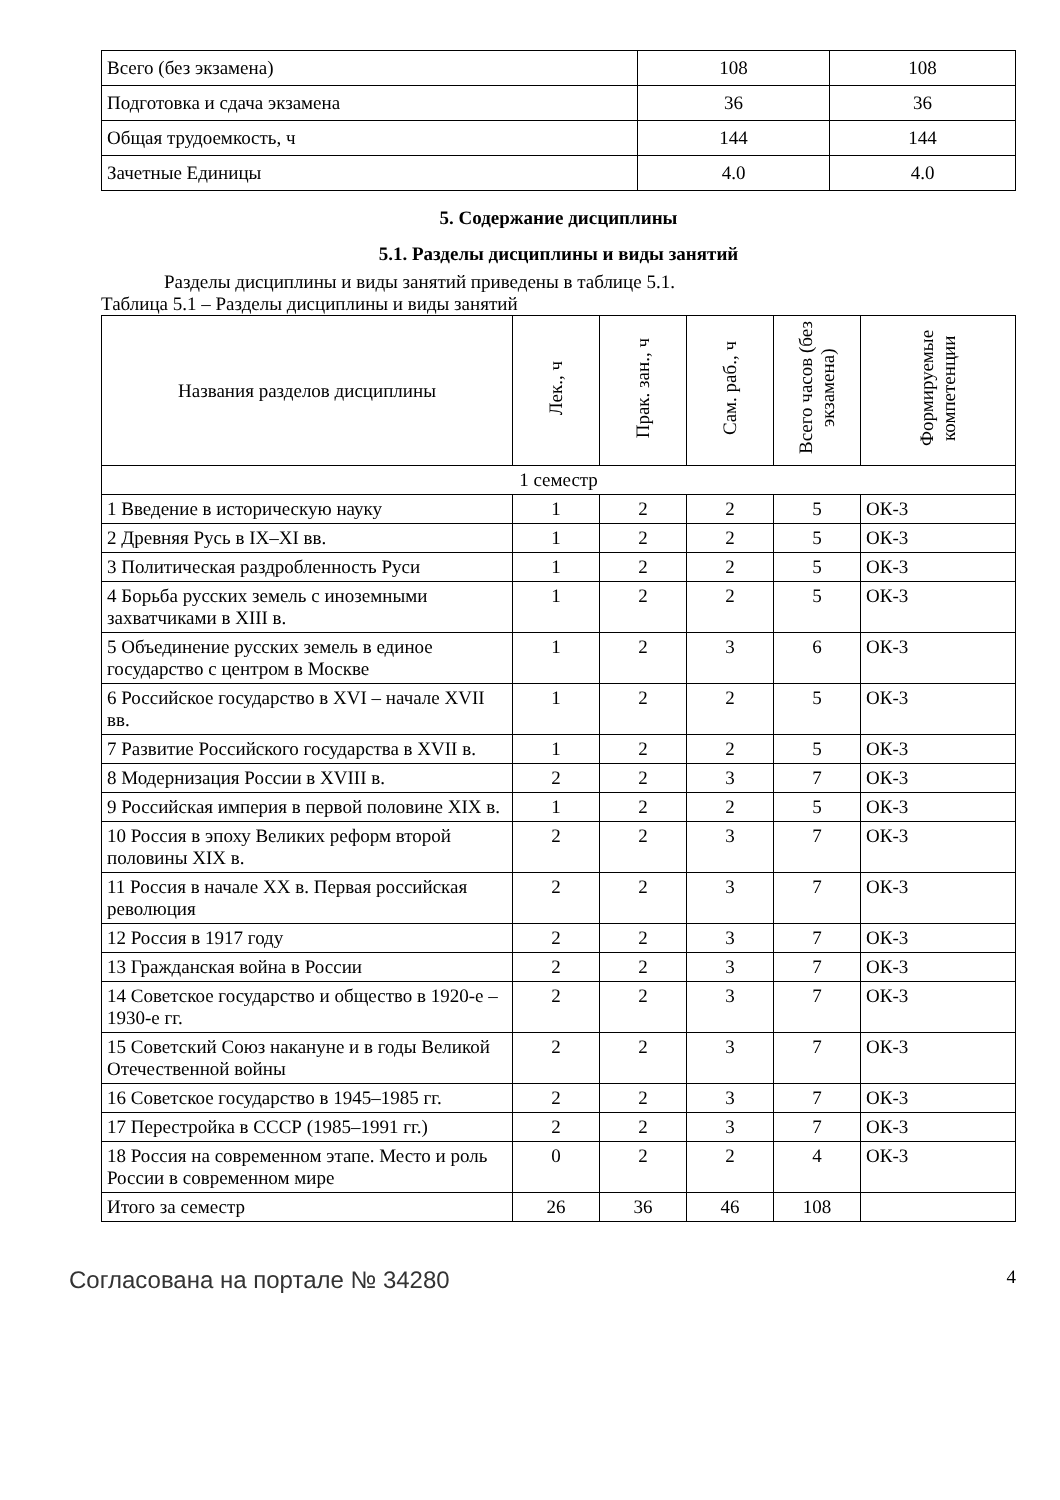| Всего (без экзамена) | 108 | 108 |
| Подготовка и сдача экзамена | 36 | 36 |
| Общая трудоемкость, ч | 144 | 144 |
| Зачетные Единицы | 4.0 | 4.0 |
5. Содержание дисциплины
5.1. Разделы дисциплины и виды занятий
Разделы дисциплины и виды занятий приведены в таблице 5.1.
Таблица 5.1 – Разделы дисциплины и виды занятий
| Названия разделов дисциплины | Лек., ч | Прак. зан., ч | Сам. раб., ч | Всего часов (без экзамена) | Формируемые компетенции |
| --- | --- | --- | --- | --- | --- |
| 1 семестр | | | | | |
| 1 Введение в историческую науку | 1 | 2 | 2 | 5 | ОК-3 |
| 2 Древняя Русь в IX–XI вв. | 1 | 2 | 2 | 5 | ОК-3 |
| 3 Политическая раздробленность Руси | 1 | 2 | 2 | 5 | ОК-3 |
| 4 Борьба русских земель с иноземными захватчиками в XIII в. | 1 | 2 | 2 | 5 | ОК-3 |
| 5 Объединение русских земель в единое государство с центром в Москве | 1 | 2 | 3 | 6 | ОК-3 |
| 6 Российское государство в XVI – начале XVII вв. | 1 | 2 | 2 | 5 | ОК-3 |
| 7 Развитие Российского государства в XVII в. | 1 | 2 | 2 | 5 | ОК-3 |
| 8 Модернизация России в XVIII в. | 2 | 2 | 3 | 7 | ОК-3 |
| 9 Российская империя в первой половине XIX в. | 1 | 2 | 2 | 5 | ОК-3 |
| 10 Россия в эпоху Великих реформ второй половины XIX в. | 2 | 2 | 3 | 7 | ОК-3 |
| 11 Россия в начале XX в. Первая российская революция | 2 | 2 | 3 | 7 | ОК-3 |
| 12 Россия в 1917 году | 2 | 2 | 3 | 7 | ОК-3 |
| 13 Гражданская война в России | 2 | 2 | 3 | 7 | ОК-3 |
| 14 Советское государство и общество в 1920-е – 1930-е гг. | 2 | 2 | 3 | 7 | ОК-3 |
| 15 Советский Союз накануне и в годы Великой Отечественной войны | 2 | 2 | 3 | 7 | ОК-3 |
| 16 Советское государство в 1945–1985 гг. | 2 | 2 | 3 | 7 | ОК-3 |
| 17 Перестройка в СССР (1985–1991 гг.) | 2 | 2 | 3 | 7 | ОК-3 |
| 18 Россия на современном этапе. Место и роль России в современном мире | 0 | 2 | 2 | 4 | ОК-3 |
| Итого за семестр | 26 | 36 | 46 | 108 | |
Согласована на портале № 34280 4